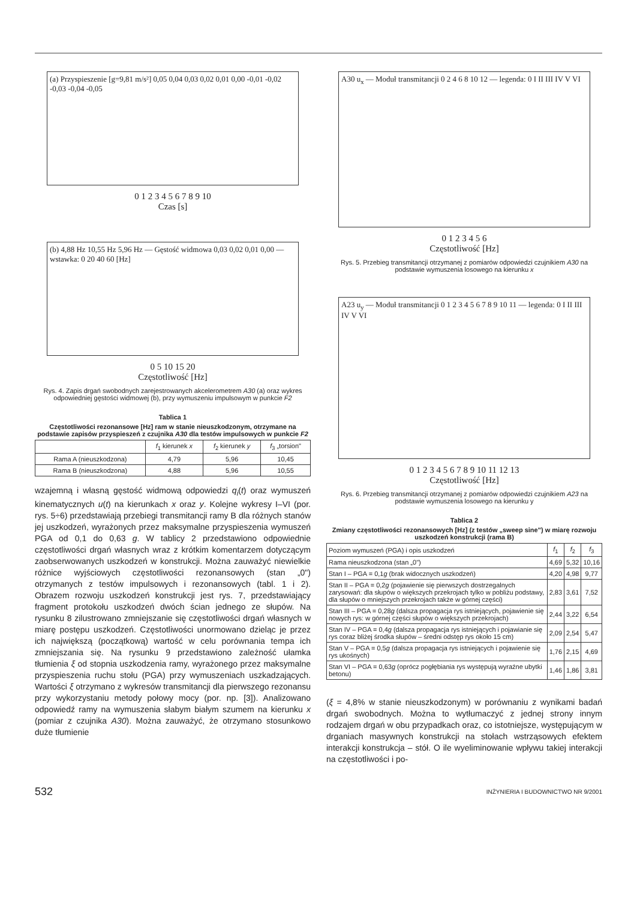(a) Przyspieszenie [g=9,81 m/s²] 0,05 0,04 0,03 0,02 0,01 0,00 -0,01 -0,02 -0,03 -0,04 -0,05
0 1 2 3 4 5 6 7 8 9 10
Czas [s]
(b) 4,88 Hz 10,55 Hz 5,96 Hz — Gęstość widmowa 0,03 0,02 0,01 0,00 — wstawka: 0 20 40 60 [Hz]
0 5 10 15 20
Częstotliwość [Hz]
Rys. 4. Zapis drgań swobodnych zarejestrowanych akcelerometrem A30 (a) oraz wykres odpowiedniej gęstości widmowej (b), przy wymuszeniu impulsowym w punkcie F2
Tablica 1
Częstotliwości rezonansowe [Hz] ram w stanie nieuszkodzonym, otrzymane na podstawie zapisów przyspieszeń z czujnika A30 dla testów impulsowych w punkcie F2
| | f<sub>1</sub> kierunek x | f<sub>2</sub> kierunek y | f<sub>3</sub> „torsion" |
| --- | --- | --- | --- |
| Rama A (nieuszkodzona) | 4,79 | 5,96 | 10,45 |
| Rama B (nieuszkodzona) | 4,88 | 5,96 | 10,55 |
wzajemną i własną gęstość widmową odpowiedzi q<sub>i</sub>(t) oraz wymuszeń kinematycznych u(t) na kierunkach x oraz y. Kolejne wykresy I–VI (por. rys. 5÷6) przedstawiają przebiegi transmitancji ramy B dla różnych stanów jej uszkodzeń, wyrażonych przez maksymalne przyspieszenia wymuszeń PGA od 0,1 do 0,63 g. W tablicy 2 przedstawiono odpowiednie częstotliwości drgań własnych wraz z krótkim komentarzem dotyczącym zaobserwowanych uszkodzeń w konstrukcji. Można zauważyć niewielkie różnice wyjściowych częstotliwości rezonansowych (stan „0") otrzymanych z testów impulsowych i rezonansowych (tabl. 1 i 2). Obrazem rozwoju uszkodzeń konstrukcji jest rys. 7, przedstawiający fragment protokołu uszkodzeń dwóch ścian jednego ze słupów. Na rysunku 8 zilustrowano zmniejszanie się częstotliwości drgań własnych w miarę postępu uszkodzeń. Częstotliwości unormowano dzieląc je przez ich największą (początkową) wartość w celu porównania tempa ich zmniejszania się. Na rysunku 9 przedstawiono zależność ułamka tłumienia ξ od stopnia uszkodzenia ramy, wyrażonego przez maksymalne przyspieszenia ruchu stołu (PGA) przy wymuszeniach uszkadzających. Wartości ξ otrzymano z wykresów transmitancji dla pierwszego rezonansu przy wykorzystaniu metody połowy mocy (por. np. [3]). Analizowano odpowiedź ramy na wymuszenia słabym białym szumem na kierunku x (pomiar z czujnika A30). Można zauważyć, że otrzymano stosunkowo duże tłumienie
A30 u<sub>x</sub> — Moduł transmitancji 0 2 4 6 8 10 12 — legenda: 0 I II III IV V VI
0 1 2 3 4 5 6
Częstotliwość [Hz]
Rys. 5. Przebieg transmitancji otrzymanej z pomiarów odpowiedzi czujnikiem A30 na podstawie wymuszenia losowego na kierunku x
A23 u<sub>y</sub> — Moduł transmitancji 0 1 2 3 4 5 6 7 8 9 10 11 — legenda: 0 I II III IV V VI
0 1 2 3 4 5 6 7 8 9 10 11 12 13
Częstotliwość [Hz]
Rys. 6. Przebieg transmitancji otrzymanej z pomiarów odpowiedzi czujnikiem A23 na podstawie wymuszenia losowego na kierunku y
Tablica 2
Zmiany częstotliwości rezonansowych [Hz] (z testów „sweep sine") w miarę rozwoju uszkodzeń konstrukcji (rama B)
| Poziom wymuszeń (PGA) i opis uszkodzeń | f<sub>1</sub> | f<sub>2</sub> | f<sub>3</sub> |
| --- | --- | --- | --- |
| Rama nieuszkodzona (stan „0") | 4,69 | 5,32 | 10,16 |
| Stan I – PGA = 0,1 g (brak widocznych uszkodzeń) | 4,20 | 4,98 | 9,77 |
| Stan II – PGA = 0,2 g (pojawienie się pierwszych dostrzegalnych zarysowań: dla słupów o większych przekrojach tylko w pobliżu podstawy, dla słupów o mniejszych przekrojach także w górnej części) | 2,83 | 3,61 | 7,52 |
| Stan III – PGA = 0,28 g (dalsza propagacja rys istniejących, pojawienie się nowych rys: w górnej części słupów o większych przekrojach) | 2,44 | 3,22 | 6,54 |
| Stan IV – PGA = 0,4 g (dalsza propagacja rys istniejących i pojawianie się rys coraz bliżej środka słupów – średni odstęp rys około 15 cm) | 2,09 | 2,54 | 5,47 |
| Stan V – PGA = 0,5 g (dalsza propagacja rys istniejących i pojawienie się rys ukośnych) | 1,76 | 2,15 | 4,69 |
| Stan VI – PGA = 0,63 g (oprócz pogłębiania rys występują wyraźne ubytki betonu) | 1,46 | 1,86 | 3,81 |
(ξ = 4,8% w stanie nieuszkodzonym) w porównaniu z wynikami badań drgań swobodnych. Można to wytłumaczyć z jednej strony innym rodzajem drgań w obu przypadkach oraz, co istotniejsze, występującym w drganiach masywnych konstrukcji na stołach wstrząsowych efektem interakcji konstrukcja – stół. O ile wyeliminowanie wpływu takiej interakcji na częstotliwości i po-
532 INŻYNIERIA I BUDOWNICTWO NR 9/2001